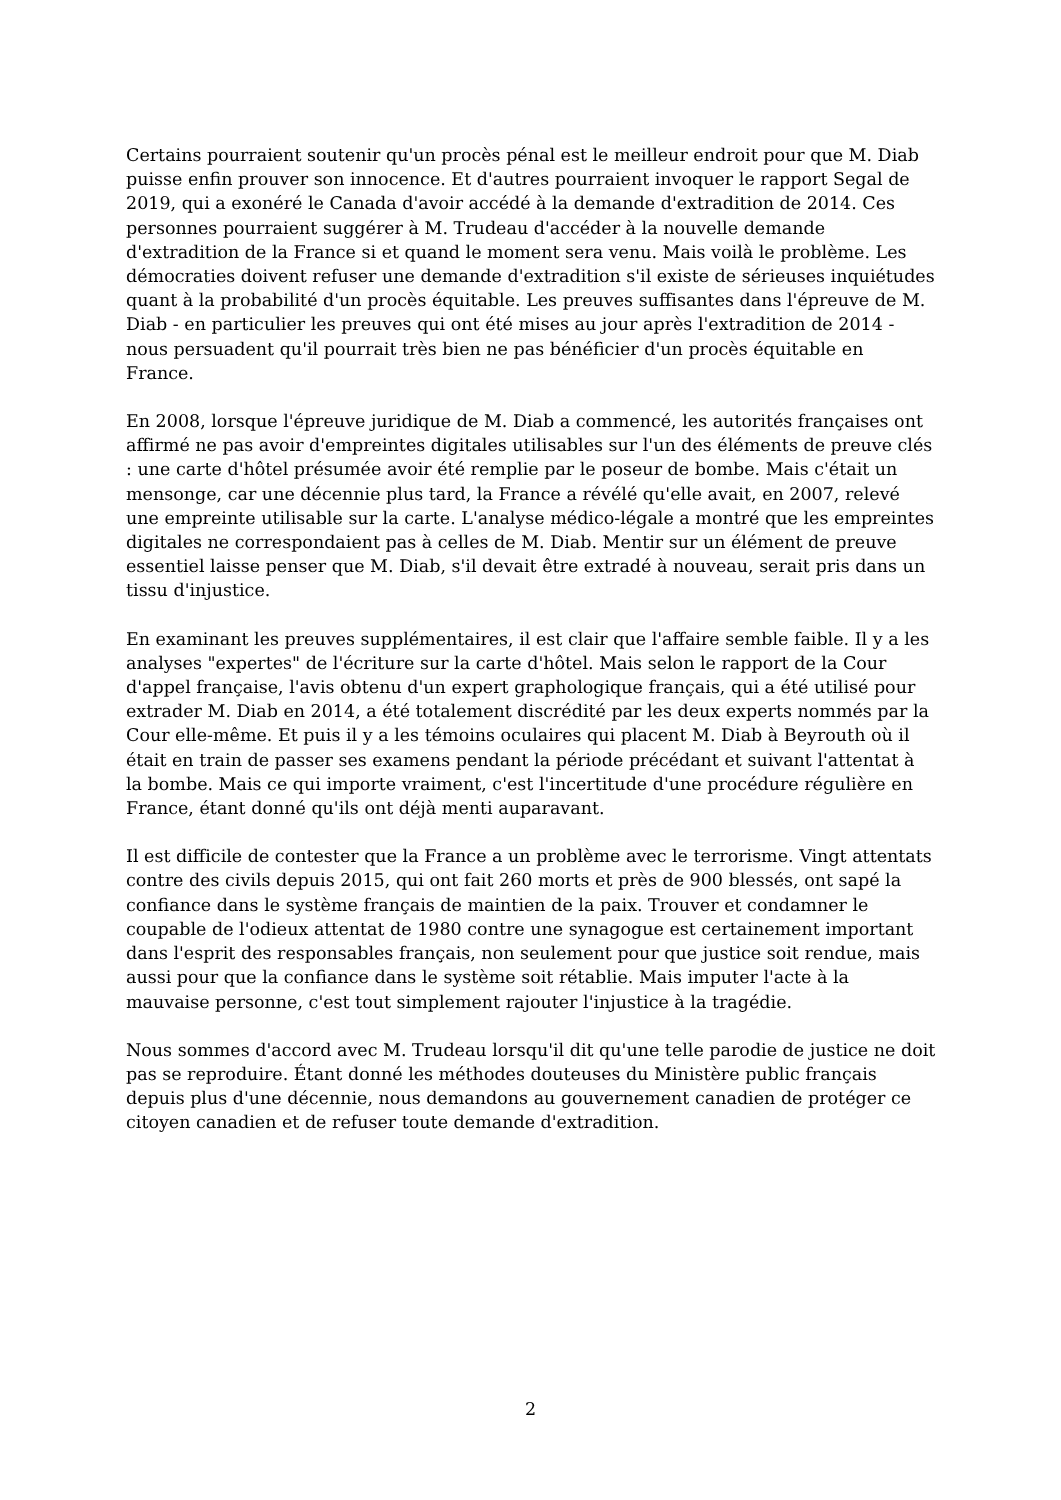Certains pourraient soutenir qu'un procès pénal est le meilleur endroit pour que M. Diab puisse enfin prouver son innocence. Et d'autres pourraient invoquer le rapport Segal de 2019, qui a exonéré le Canada d'avoir accédé à la demande d'extradition de 2014. Ces personnes pourraient suggérer à M. Trudeau d'accéder à la nouvelle demande d'extradition de la France si et quand le moment sera venu. Mais voilà le problème. Les démocraties doivent refuser une demande d'extradition s'il existe de sérieuses inquiétudes quant à la probabilité d'un procès équitable. Les preuves suffisantes dans l'épreuve de M. Diab - en particulier les preuves qui ont été mises au jour après l'extradition de 2014 - nous persuadent qu'il pourrait très bien ne pas bénéficier d'un procès équitable en France.
En 2008, lorsque l'épreuve juridique de M. Diab a commencé, les autorités françaises ont affirmé ne pas avoir d'empreintes digitales utilisables sur l'un des éléments de preuve clés : une carte d'hôtel présumée avoir été remplie par le poseur de bombe. Mais c'était un mensonge, car une décennie plus tard, la France a révélé qu'elle avait, en 2007, relevé une empreinte utilisable sur la carte. L'analyse médico-légale a montré que les empreintes digitales ne correspondaient pas à celles de M. Diab. Mentir sur un élément de preuve essentiel laisse penser que M. Diab, s'il devait être extradé à nouveau, serait pris dans un tissu d'injustice.
En examinant les preuves supplémentaires, il est clair que l'affaire semble faible. Il y a les analyses "expertes" de l'écriture sur la carte d'hôtel. Mais selon le rapport de la Cour d'appel française, l'avis obtenu d'un expert graphologique français, qui a été utilisé pour extrader M. Diab en 2014, a été totalement discrédité par les deux experts nommés par la Cour elle-même. Et puis il y a les témoins oculaires qui placent M. Diab à Beyrouth où il était en train de passer ses examens pendant la période précédant et suivant l'attentat à la bombe. Mais ce qui importe vraiment, c'est l'incertitude d'une procédure régulière en France, étant donné qu'ils ont déjà menti auparavant.
Il est difficile de contester que la France a un problème avec le terrorisme. Vingt attentats contre des civils depuis 2015, qui ont fait 260 morts et près de 900 blessés, ont sapé la confiance dans le système français de maintien de la paix. Trouver et condamner le coupable de l'odieux attentat de 1980 contre une synagogue est certainement important dans l'esprit des responsables français, non seulement pour que justice soit rendue, mais aussi pour que la confiance dans le système soit rétablie. Mais imputer l'acte à la mauvaise personne, c'est tout simplement rajouter l'injustice à la tragédie.
Nous sommes d'accord avec M. Trudeau lorsqu'il dit qu'une telle parodie de justice ne doit pas se reproduire. Étant donné les méthodes douteuses du Ministère public français depuis plus d'une décennie, nous demandons au gouvernement canadien de protéger ce citoyen canadien et de refuser toute demande d'extradition.
2